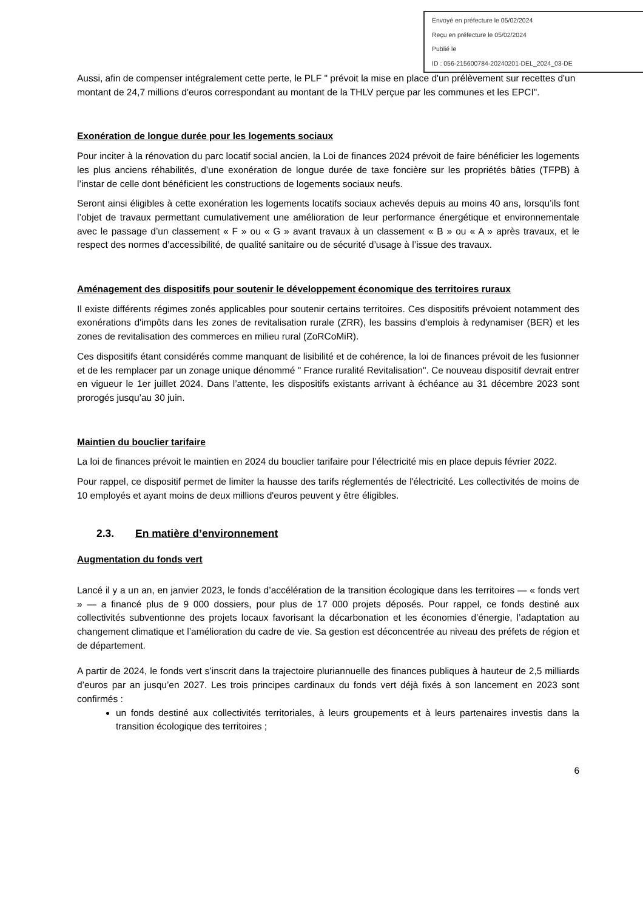Envoyé en préfecture le 05/02/2024
Reçu en préfecture le 05/02/2024
Publié le
ID : 056-215600784-20240201-DEL_2024_03-DE
Aussi, afin de compenser intégralement cette perte, le PLF " prévoit la mise en place d'un prélèvement sur recettes d'un montant de 24,7 millions d'euros correspondant au montant de la THLV perçue par les communes et les EPCI".
Exonération de longue durée pour les logements sociaux
Pour inciter à la rénovation du parc locatif social ancien, la Loi de finances 2024 prévoit de faire bénéficier les logements les plus anciens réhabilités, d’une exonération de longue durée de taxe foncière sur les propriétés bâties (TFPB) à l’instar de celle dont bénéficient les constructions de logements sociaux neufs.
Seront ainsi éligibles à cette exonération les logements locatifs sociaux achevés depuis au moins 40 ans, lorsqu’ils font l’objet de travaux permettant cumulativement une amélioration de leur performance énergétique et environnementale avec le passage d’un classement « F » ou « G » avant travaux à un classement « B » ou « A » après travaux, et le respect des normes d’accessibilité, de qualité sanitaire ou de sécurité d’usage à l’issue des travaux.
Aménagement des dispositifs pour soutenir le développement économique des territoires ruraux
Il existe différents régimes zonés applicables pour soutenir certains territoires. Ces dispositifs prévoient notamment des exonérations d'impôts dans les zones de revitalisation rurale (ZRR), les bassins d'emplois à redynamiser (BER) et les zones de revitalisation des commerces en milieu rural (ZoRCoMiR).
Ces dispositifs étant considérés comme manquant de lisibilité et de cohérence, la loi de finances prévoit de les fusionner et de les remplacer par un zonage unique dénommé " France ruralité Revitalisation". Ce nouveau dispositif devrait entrer en vigueur le 1er juillet 2024. Dans l’attente, les dispositifs existants arrivant à échéance au 31 décembre 2023 sont prorogés jusqu’au 30 juin.
Maintien du bouclier tarifaire
La loi de finances prévoit le maintien en 2024 du bouclier tarifaire pour l’électricité mis en place depuis février 2022.
Pour rappel, ce dispositif permet de limiter la hausse des tarifs réglementés de l'électricité. Les collectivités de moins de 10 employés et ayant moins de deux millions d'euros peuvent y être éligibles.
2.3. En matière d’environnement
Augmentation du fonds vert
Lancé il y a un an, en janvier 2023, le fonds d’accélération de la transition écologique dans les territoires — « fonds vert » — a financé plus de 9 000 dossiers, pour plus de 17 000 projets déposés. Pour rappel, ce fonds destiné aux collectivités subventionne des projets locaux favorisant la décarbonation et les économies d’énergie, l’adaptation au changement climatique et l’amélioration du cadre de vie. Sa gestion est déconcentrée au niveau des préfets de région et de département.
A partir de 2024, le fonds vert s’inscrit dans la trajectoire pluriannuelle des finances publiques à hauteur de 2,5 milliards d’euros par an jusqu’en 2027. Les trois principes cardinaux du fonds vert déjà fixés à son lancement en 2023 sont confirmés :
un fonds destiné aux collectivités territoriales, à leurs groupements et à leurs partenaires investis dans la transition écologique des territoires ;
6